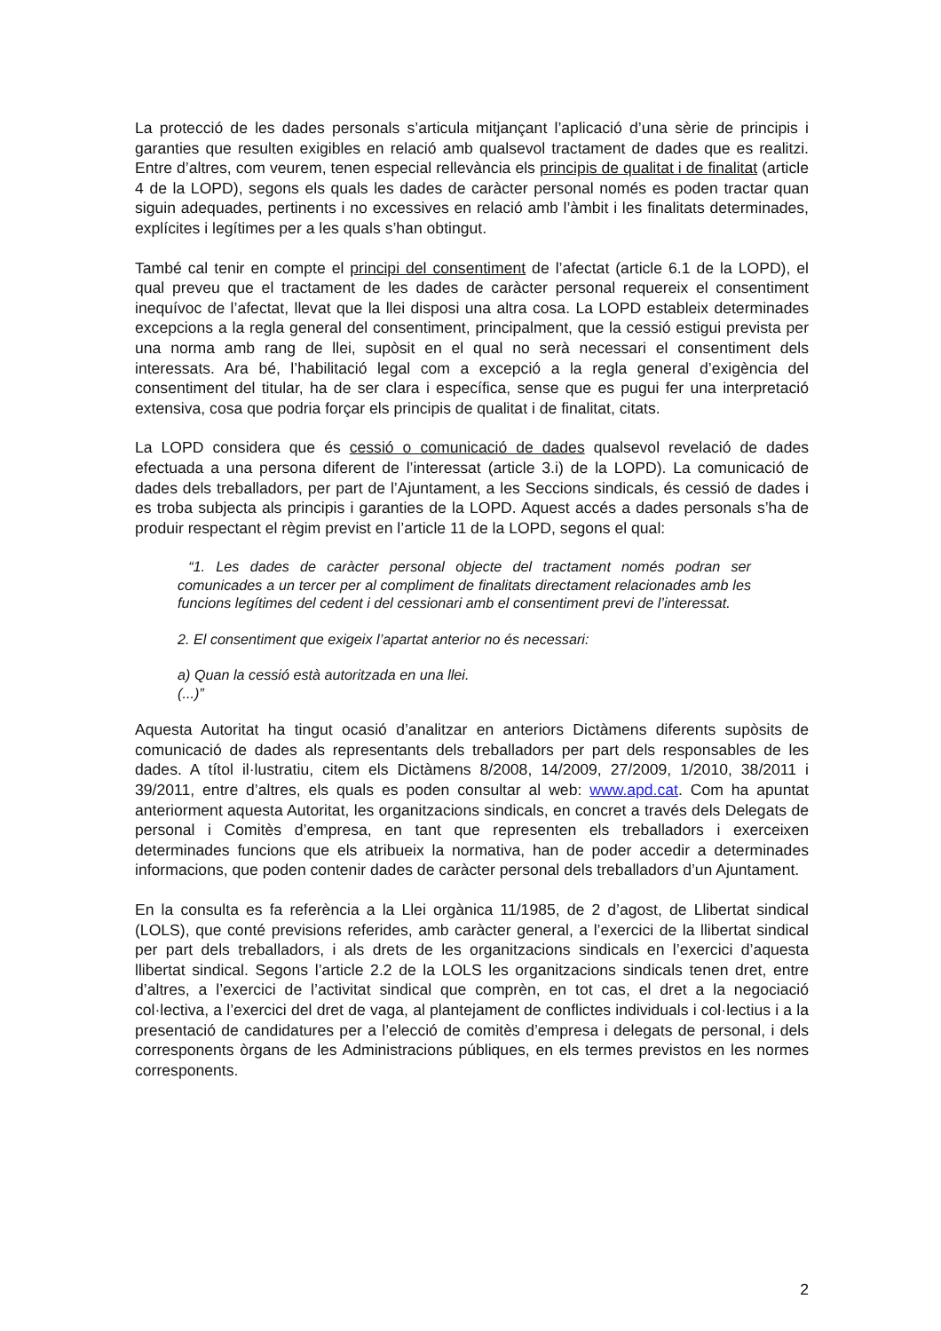La protecció de les dades personals s’articula mitjançant l’aplicació d’una sèrie de principis i garanties que resulten exigibles en relació amb qualsevol tractament de dades que es realitzi. Entre d’altres, com veurem, tenen especial rellevància els principis de qualitat i de finalitat (article 4 de la LOPD), segons els quals les dades de caràcter personal només es poden tractar quan siguin adequades, pertinents i no excessives en relació amb l’àmbit i les finalitats determinades, explícites i legítimes per a les quals s’han obtingut.
També cal tenir en compte el principi del consentiment de l’afectat (article 6.1 de la LOPD), el qual preveu que el tractament de les dades de caràcter personal requereix el consentiment inequívoc de l’afectat, llevat que la llei disposi una altra cosa. La LOPD estableix determinades excepcions a la regla general del consentiment, principalment, que la cessió estigui prevista per una norma amb rang de llei, supòsit en el qual no serà necessari el consentiment dels interessats. Ara bé, l’habilitació legal com a excepció a la regla general d’exigència del consentiment del titular, ha de ser clara i específica, sense que es pugui fer una interpretació extensiva, cosa que podria forçar els principis de qualitat i de finalitat, citats.
La LOPD considera que és cessió o comunicació de dades qualsevol revelació de dades efectuada a una persona diferent de l’interessat (article 3.i) de la LOPD). La comunicació de dades dels treballadors, per part de l’Ajuntament, a les Seccions sindicals, és cessió de dades i es troba subjecta als principis i garanties de la LOPD. Aquest accés a dades personals s’ha de produir respectant el règim previst en l’article 11 de la LOPD, segons el qual:
“1. Les dades de caràcter personal objecte del tractament només podran ser comunicades a un tercer per al compliment de finalitats directament relacionades amb les funcions legítimes del cedent i del cessionari amb el consentiment previ de l’interessat.
2. El consentiment que exigeix l’apartat anterior no és necessari:
a) Quan la cessió està autoritzada en una llei.
(...)”
Aquesta Autoritat ha tingut ocasió d’analitzar en anteriors Dictàmens diferents supòsits de comunicació de dades als representants dels treballadors per part dels responsables de les dades. A títol il·lustratiu, citem els Dictàmens 8/2008, 14/2009, 27/2009, 1/2010, 38/2011 i 39/2011, entre d’altres, els quals es poden consultar al web: www.apd.cat. Com ha apuntat anteriorment aquesta Autoritat, les organitzacions sindicals, en concret a través dels Delegats de personal i Comitès d’empresa, en tant que representen els treballadors i exerceixen determinades funcions que els atribueix la normativa, han de poder accedir a determinades informacions, que poden contenir dades de caràcter personal dels treballadors d’un Ajuntament.
En la consulta es fa referència a la Llei orgànica 11/1985, de 2 d’agost, de Llibertat sindical (LOLS), que conté previsions referides, amb caràcter general, a l’exercici de la llibertat sindical per part dels treballadors, i als drets de les organitzacions sindicals en l’exercici d’aquesta llibertat sindical. Segons l’article 2.2 de la LOLS les organitzacions sindicals tenen dret, entre d’altres, a l’exercici de l’activitat sindical que comprèn, en tot cas, el dret a la negociació col·lectiva, a l’exercici del dret de vaga, al plantejament de conflictes individuals i col·lectius i a la presentació de candidatures per a l’elecció de comitès d’empresa i delegats de personal, i dels corresponents òrgans de les Administracions públiques, en els termes previstos en les normes corresponents.
2